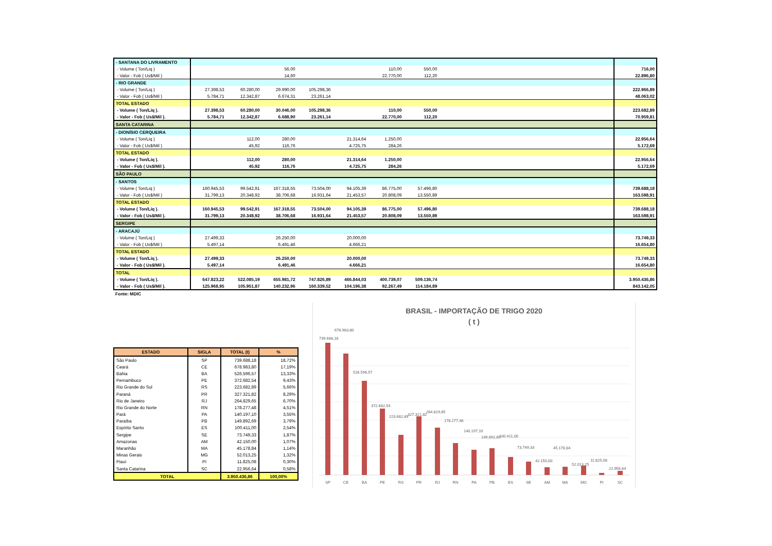| - SANTANA DO LIVRAMENTO | | | | | | | | | |
| - Volume ( Ton/Liq ) | | | 56,00 | | | 110,00 | 550,00 | | 716,00 |
| - Valor - Fob ( Us$/Mil ) | | | 14,60 | | | 22.770,00 | 112,20 | | 22.896,80 |
| - RIO GRANDE | | | | | | | | | |
| - Volume ( Ton/Liq ) | 27.398,53 | 60.280,00 | 29.990,00 | 105.298,36 | | | | | 222.966,89 |
| - Valor - Fob ( Us$/Mil ) | 5.784,71 | 12.342,87 | 6.674,31 | 23.261,14 | | | | | 48.063,02 |
| TOTAL ESTADO | | | | | | | | | |
| - Volume ( Ton/Liq ). | 27.398,53 | 60.280,00 | 30.046,00 | 105.298,36 | | 110,00 | 550,00 | | 223.682,89 |
| - Valor - Fob ( Us$/Mil ). | 5.784,71 | 12.342,87 | 6.688,90 | 23.261,14 | | 22.770,00 | 112,20 | | 70.959,81 |
| SANTA CATARINA | | | | | | | | | |
| - DIONÍSIO CERQUEIRA | | | | | | | | | |
| - Volume ( Ton/Liq ) | | 112,00 | 280,00 | | 21.314,64 | 1.250,00 | | | 22.956,64 |
| - Valor - Fob ( Us$/Mil ) | | 45,92 | 116,76 | | 4.725,75 | 284,26 | | | 5.172,69 |
| TOTAL ESTADO | | | | | | | | | |
| - Volume ( Ton/Liq ). | | 112,00 | 280,00 | | 21.314,64 | 1.250,00 | | | 22.956,64 |
| - Valor - Fob ( Us$/Mil ). | | 45,92 | 116,76 | | 4.725,75 | 284,26 | | | 5.172,69 |
| SÃO PAULO | | | | | | | | | |
| - SANTOS | | | | | | | | | |
| - Volume ( Ton/Liq ) | 160.945,53 | 99.542,91 | 167.318,55 | 73.504,00 | 94.105,39 | 86.775,00 | 57.496,80 | | 739.688,18 |
| - Valor - Fob ( Us$/Mil ) | 31.799,13 | 20.348,92 | 38.706,68 | 16.931,64 | 21.453,57 | 20.808,09 | 13.550,89 | | 163.598,91 |
| TOTAL ESTADO | | | | | | | | | |
| - Volume ( Ton/Liq ). | 160.945,53 | 99.542,91 | 167.318,55 | 73.504,00 | 94.105,39 | 86.775,00 | 57.496,80 | | 739.688,18 |
| - Valor - Fob ( Us$/Mil ). | 31.799,13 | 20.348,92 | 38.706,68 | 16.931,64 | 21.453,57 | 20.808,09 | 13.550,89 | | 163.598,91 |
| SERGIPE | | | | | | | | | |
| - ARACAJÚ | | | | | | | | | |
| - Volume ( Ton/Liq ) | 27.499,33 | | 26.250,00 | | 20.000,00 | | | | 73.749,33 |
| - Valor - Fob ( Us$/Mil ) | 5.497,14 | | 6.491,46 | | 4.666,21 | | | | 16.654,80 |
| TOTAL ESTADO | | | | | | | | | |
| - Volume ( Ton/Liq ). | 27.499,33 | | 26.250,00 | | 20.000,00 | | | | 73.749,33 |
| - Valor - Fob ( Us$/Mil ). | 5.497,14 | | 6.491,46 | | 4.666,21 | | | | 16.654,80 |
| TOTAL | | | | | | | | | |
| - Volume ( Ton/Liq ). | 647.823,22 | 522.085,19 | 655.981,72 | 747.826,89 | 466.844,03 | 400.739,07 | 509.136,74 | | 3.950.436,86 |
| - Valor - Fob ( Us$/Mil ). | 125.968,95 | 105.951,87 | 140.232,96 | 160.339,52 | 104.196,38 | 92.267,49 | 114.184,89 | | 843.142,05 |
Fonte: MDIC
| ESTADO | SIGLA | TOTAL (t) | % |
| --- | --- | --- | --- |
| São Paulo | SP | 739.688,18 | 18,72% |
| Ceará | CE | 678.983,80 | 17,19% |
| Bahia | BA | 526.596,57 | 13,33% |
| Pernambuco | PE | 372.682,54 | 9,43% |
| Rio Grande do Sul | RS | 223.682,89 | 5,66% |
| Paraná | PR | 327.321,82 | 8,29% |
| Rio de Janeiro | RJ | 264.829,65 | 6,70% |
| Rio Grande do Norte | RN | 178.277,48 | 4,51% |
| Pará | PA | 140.197,10 | 3,55% |
| Paraíba | PB | 149.892,69 | 3,79% |
| Espírito Santo | ES | 100.411,00 | 2,54% |
| Sergipe | SE | 73.749,33 | 1,87% |
| Amazonas | AM | 42.150,00 | 1,07% |
| Maranhão | MA | 45.178,84 | 1,14% |
| Minas Gerais | MG | 52.013,25 | 1,32% |
| Piauí | PI | 11.825,08 | 0,30% |
| Santa Catarina | SC | 22.956,64 | 0,58% |
| TOTAL | | 3.950.436,86 | 100,00% |
BRASIL - IMPORTAÇÃO DE TRIGO 2020
( t )
739.688,18
678.983,80
526.596,57
372.682,54
223.682,89
327.321,82
264.829,65
178.277,48
140.197,10
149.892,69
100.411,00
73.749,33
42.150,00
45.178,84
52.013,25
11.825,08
22.956,64
SP
CE
BA
PE
RS
PR
RJ
RN
PA
PB
ES
SE
AM
MA
MG
PI
SC